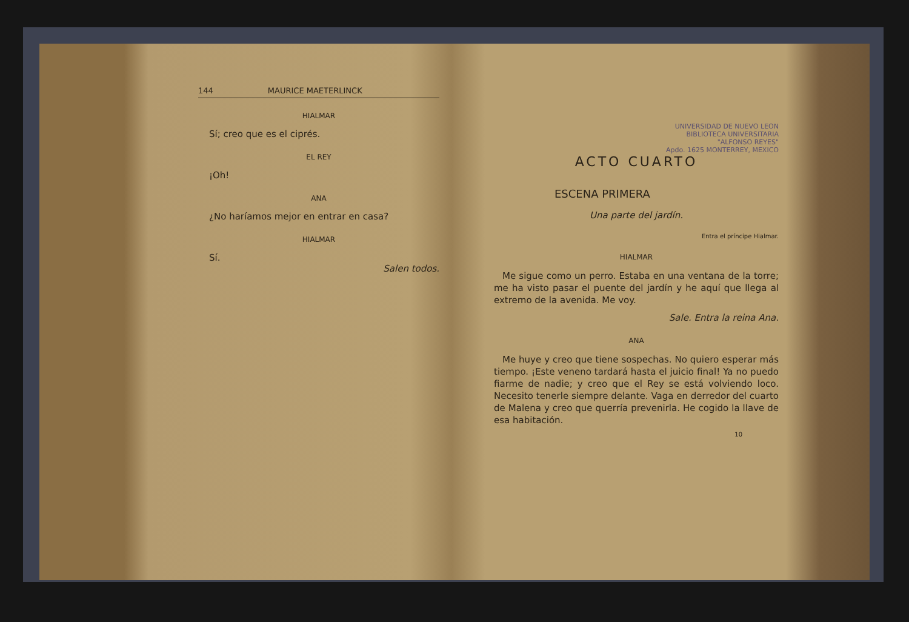144 MAURICE MAETERLINCK
HIALMAR
Sí; creo que es el ciprés.
EL REY
¡Oh!
ANA
¿No haríamos mejor en entrar en casa?
HIALMAR
Sí.
Salen todos.
UNIVERSIDAD DE NUEVO LEON
BIBLIOTECA UNIVERSITARIA
"ALFONSO REYES"
Apdo. 1625 MONTERREY, MEXICO
ACTO CUARTO
ESCENA PRIMERA
Una parte del jardín.
Entra el príncipe Hialmar.
HIALMAR
Me sigue como un perro. Estaba en una ventana de la torre; me ha visto pasar el puente del jardín y he aquí que llega al extremo de la avenida. Me voy.
Sale. Entra la reina Ana.
ANA
Me huye y creo que tiene sospechas. No quiero esperar más tiempo. ¡Este veneno tardará hasta el juicio final! Ya no puedo fiarme de nadie; y creo que el Rey se está volviendo loco. Necesito tenerle siempre delante. Vaga en derredor del cuarto de Malena y creo que querría prevenirla. He cogido la llave de esa habitación.
10